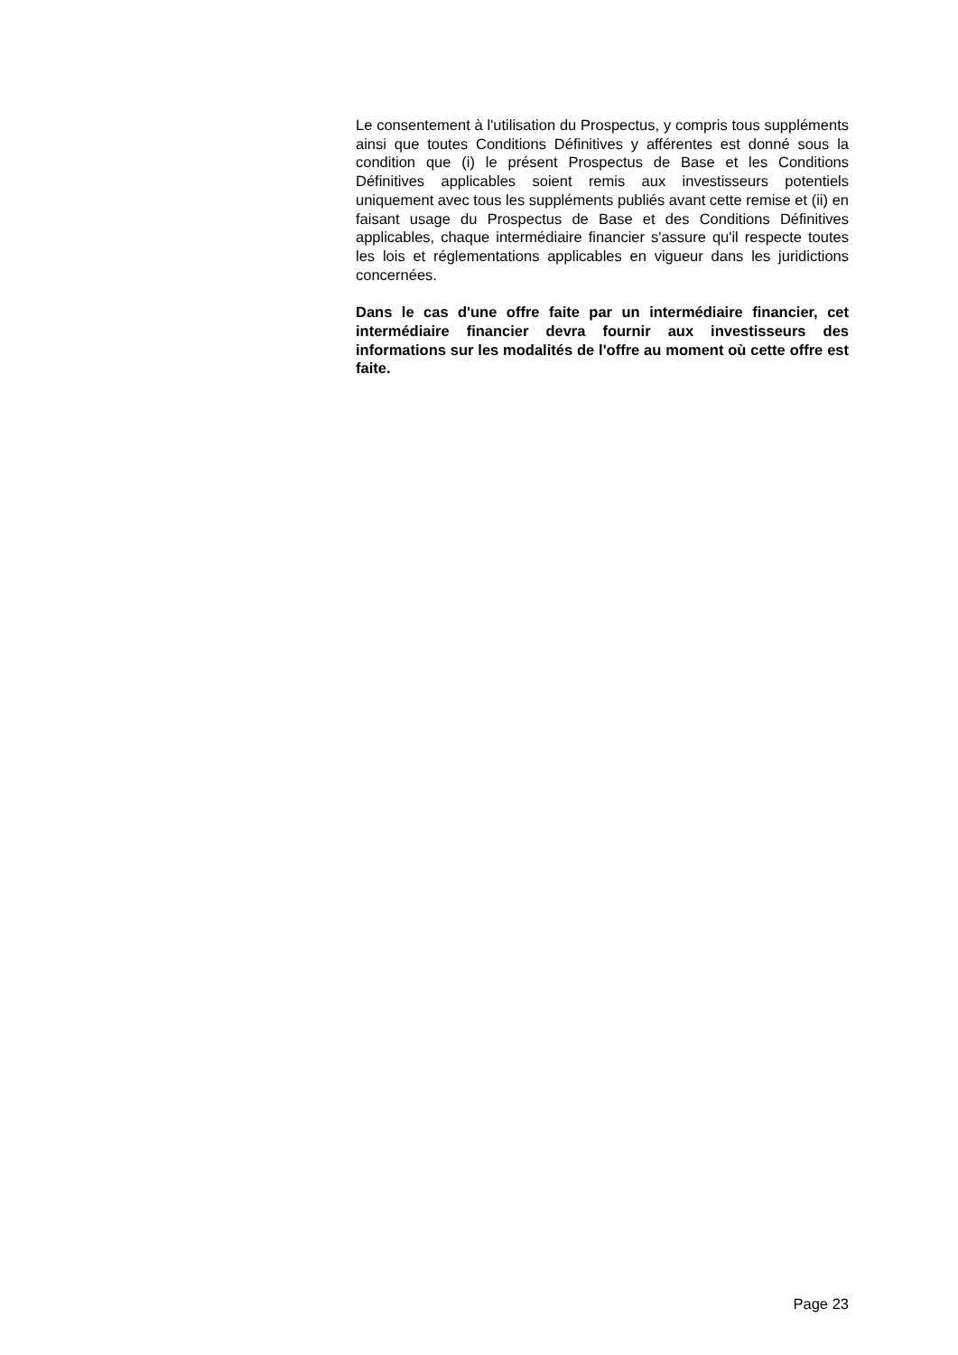Le consentement à l'utilisation du Prospectus, y compris tous suppléments ainsi que toutes Conditions Définitives y afférentes est donné sous la condition que (i) le présent Prospectus de Base et les Conditions Définitives applicables soient remis aux investisseurs potentiels uniquement avec tous les suppléments publiés avant cette remise et (ii) en faisant usage du Prospectus de Base et des Conditions Définitives applicables, chaque intermédiaire financier s'assure qu'il respecte toutes les lois et réglementations applicables en vigueur dans les juridictions concernées.
Dans le cas d'une offre faite par un intermédiaire financier, cet intermédiaire financier devra fournir aux investisseurs des informations sur les modalités de l'offre au moment où cette offre est faite.
Page 23